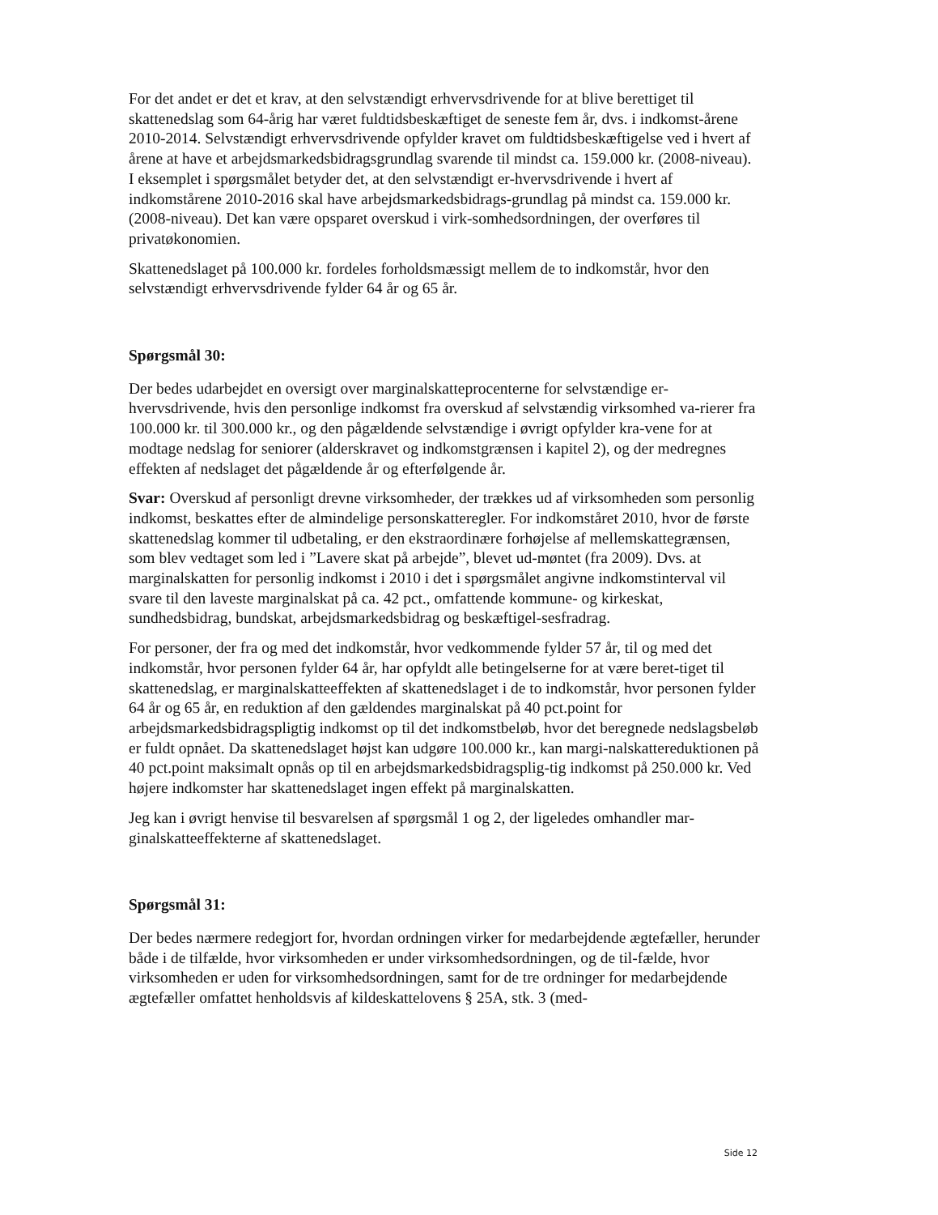For det andet er det et krav, at den selvstændigt erhvervsdrivende for at blive berettiget til skattenedslag som 64-årig har været fuldtidsbeskæftiget de seneste fem år, dvs. i indkomst-årene 2010-2014. Selvstændigt erhvervsdrivende opfylder kravet om fuldtidsbeskæftigelse ved i hvert af årene at have et arbejdsmarkedsbidragsgrundlag svarende til mindst ca. 159.000 kr. (2008-niveau). I eksemplet i spørgsmålet betyder det, at den selvstændigt er-hvervsdrivende i hvert af indkomstårene 2010-2016 skal have arbejdsmarkedsbidrags-grundlag på mindst ca. 159.000 kr. (2008-niveau). Det kan være opsparet overskud i virk-somhedsordningen, der overføres til privatøkonomien.
Skattenedslaget på 100.000 kr. fordeles forholdsmæssigt mellem de to indkomstår, hvor den selvstændigt erhvervsdrivende fylder 64 år og 65 år.
Spørgsmål 30:
Der bedes udarbejdet en oversigt over marginalskatteprocenterne for selvstændige er-hvervsdrivende, hvis den personlige indkomst fra overskud af selvstændig virksomhed va-rierer fra 100.000 kr. til 300.000 kr., og den pågældende selvstændige i øvrigt opfylder kra-vene for at modtage nedslag for seniorer (alderskravet og indkomstgrænsen i kapitel 2), og der medregnes effekten af nedslaget det pågældende år og efterfølgende år.
Svar: Overskud af personligt drevne virksomheder, der trækkes ud af virksomheden som personlig indkomst, beskattes efter de almindelige personskatteregler. For indkomståret 2010, hvor de første skattenedslag kommer til udbetaling, er den ekstraordinære forhøjelse af mellemskattegrænsen, som blev vedtaget som led i ”Lavere skat på arbejde”, blevet ud-møntet (fra 2009). Dvs. at marginalskatten for personlig indkomst i 2010 i det i spørgsmålet angivne indkomstinterval vil svare til den laveste marginalskat på ca. 42 pct., omfattende kommune- og kirkeskat, sundhedsbidrag, bundskat, arbejdsmarkedsbidrag og beskæftigel-sesfradrag.
For personer, der fra og med det indkomstår, hvor vedkommende fylder 57 år, til og med det indkomstår, hvor personen fylder 64 år, har opfyldt alle betingelserne for at være beret-tiget til skattenedslag, er marginalskatteeffekten af skattenedslaget i de to indkomstår, hvor personen fylder 64 år og 65 år, en reduktion af den gældendes marginalskat på 40 pct.point for arbejdsmarkedsbidragspligtig indkomst op til det indkomstbeløb, hvor det beregnede nedslagsbeløb er fuldt opnået. Da skattenedslaget højst kan udgøre 100.000 kr., kan margi-nalskattereduktionen på 40 pct.point maksimalt opnås op til en arbejdsmarkedsbidragsplig-tig indkomst på 250.000 kr. Ved højere indkomster har skattenedslaget ingen effekt på marginalskatten.
Jeg kan i øvrigt henvise til besvarelsen af spørgsmål 1 og 2, der ligeledes omhandler mar-ginalskatteeffekterne af skattenedslaget.
Spørgsmål 31:
Der bedes nærmere redegjort for, hvordan ordningen virker for medarbejdende ægtefæller, herunder både i de tilfælde, hvor virksomheden er under virksomhedsordningen, og de til-fælde, hvor virksomheden er uden for virksomhedsordningen, samt for de tre ordninger for medarbejdende ægtefæller omfattet henholdsvis af kildeskattelovens § 25A, stk. 3 (med-
Side 12